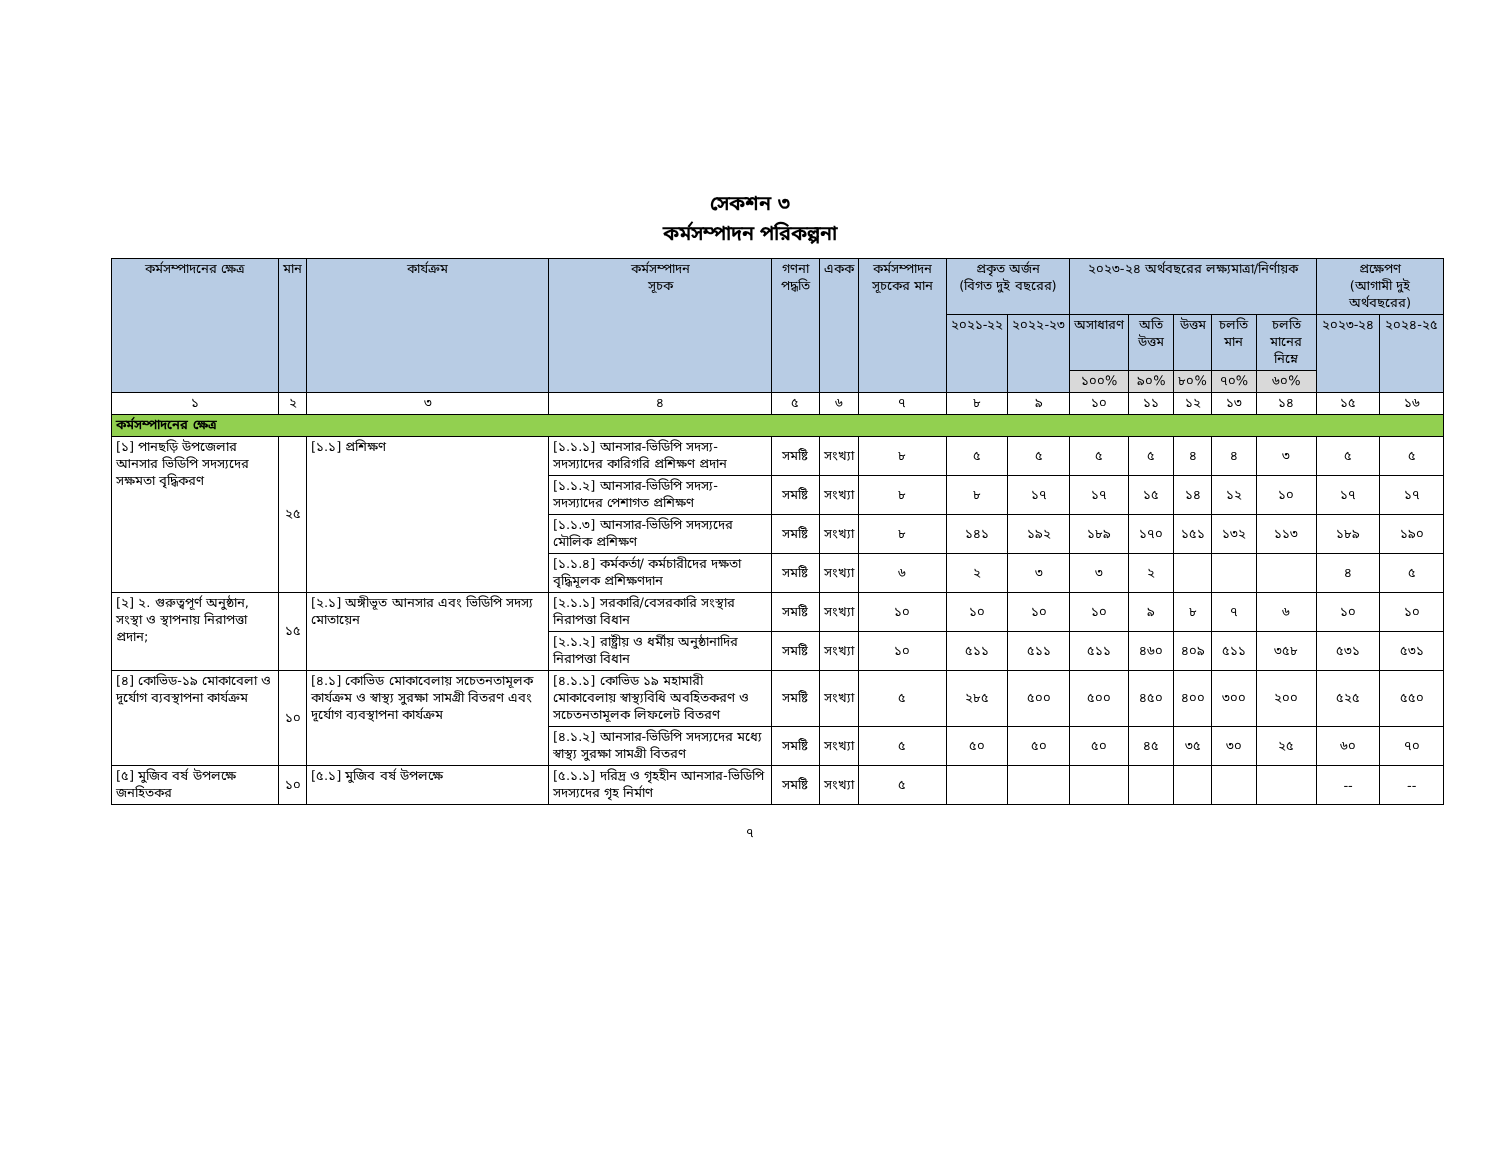সেকশন ৩
কর্মসম্পাদন পরিকল্পনা
| কর্মসম্পাদনের ক্ষেত্র | মান | কার্যক্রম | কর্মসম্পাদন সূচক | গণনা পদ্ধতি | একক | কর্মসম্পাদন সূচকের মান | প্রকৃত অর্জন (বিগত দুই বছরের) | | ২০২৩-২৪ অর্থবছরের লক্ষ্যমাত্রা/নির্ণায়ক | | | | | প্রক্ষেপণ (আগামী দুই অর্থবছরের) | |
| --- | --- | --- | --- | --- | --- | --- | --- | --- | --- | --- | --- | --- | --- | --- | --- |
| | | | | | | | ২০২১-২২ | ২০২২-২৩ | অসাধারণ | অতি উত্তম | উত্তম | চলতি মান | চলতি মানের নিম্নে | ২০২৩-২৪ | ২০২৪-২৫ |
| | | | | | | | | | ১০০% | ৯০% | ৮০% | ৭০% | ৬০% | | |
| ১ | ২ | ৩ | ৪ | ৫ | ৬ | ৭ | ৮ | ৯ | ১০ | ১১ | ১২ | ১৩ | ১৪ | ১৫ | ১৬ |
| কর্মসম্পাদনের ক্ষেত্র | | | | | | | | | | | | | | | |
| [১] পানছড়ি উপজেলার আনসার ভিডিপি সদস্যদের সক্ষমতা বৃদ্ধিকরণ | ২৫ | [১.১] প্রশিক্ষণ | [১.১.১] আনসার-ভিডিপি সদস্য-সদস্যাদের কারিগরি প্রশিক্ষণ প্রদান | সমষ্টি | সংখ্যা | ৮ | ৫ | ৫ | ৫ | ৫ | ৪ | ৪ | ৩ | ৫ | ৫ |
| | | | [১.১.২] আনসার-ভিডিপি সদস্য-সদস্যাদের পেশাগত প্রশিক্ষণ | সমষ্টি | সংখ্যা | ৮ | ৮ | ১৭ | ১৭ | ১৫ | ১৪ | ১২ | ১০ | ১৭ | ১৭ |
| | | | [১.১.৩] আনসার-ভিডিপি সদস্যদের মৌলিক প্রশিক্ষণ | সমষ্টি | সংখ্যা | ৮ | ১৪১ | ১৯২ | ১৮৯ | ১৭০ | ১৫১ | ১৩২ | ১১৩ | ১৮৯ | ১৯০ |
| | | | [১.১.৪] কর্মকর্তা/ কর্মচারীদের দক্ষতা বৃদ্ধিমূলক প্রশিক্ষণদান | সমষ্টি | সংখ্যা | ৬ | ২ | ৩ | ৩ | ২ | | | | ৪ | ৫ |
| [২] ২. গুরুত্বপূর্ণ অনুষ্ঠান, সংস্থা ও স্থাপনায় নিরাপত্তা প্রদান; | ১৫ | [২.১] অঙ্গীভূত আনসার এবং ভিডিপি সদস্য মোতায়েন | [২.১.১] সরকারি/বেসরকারি সংস্থার নিরাপত্তা বিধান | সমষ্টি | সংখ্যা | ১০ | ১০ | ১০ | ১০ | ৯ | ৮ | ৭ | ৬ | ১০ | ১০ |
| | | | [২.১.২] রাষ্ট্রীয় ও ধর্মীয় অনুষ্ঠানাদির নিরাপত্তা বিধান | সমষ্টি | সংখ্যা | ১০ | ৫১১ | ৫১১ | ৫১১ | ৪৬০ | ৪০৯ | ৫১১ | ৩৫৮ | ৫৩১ | ৫৩১ |
| [৪] কোভিড-১৯ মোকাবেলা ও দূর্যোগ ব্যবস্থাপনা কার্যক্রম | ১০ | [৪.১] কোভিড মোকাবেলায় সচেতনতামূলক কার্যক্রম ও স্বাস্থ্য সুরক্ষা সামগ্রী বিতরণ এবং দূর্যোগ ব্যবস্থাপনা কার্যক্রম | [৪.১.১] কোভিড ১৯ মহামারী মোকাবেলায় স্বাস্থ্যবিধি অবহিতকরণ ও সচেতনতামূলক লিফলেট বিতরণ | সমষ্টি | সংখ্যা | ৫ | ২৮৫ | ৫০০ | ৫০০ | ৪৫০ | ৪০০ | ৩০০ | ২০০ | ৫২৫ | ৫৫০ |
| | | | [৪.১.২] আনসার-ভিডিপি সদস্যদের মধ্যে স্বাস্থ্য সুরক্ষা সামগ্রী বিতরণ | সমষ্টি | সংখ্যা | ৫ | ৫০ | ৫০ | ৫০ | ৪৫ | ৩৫ | ৩০ | ২৫ | ৬০ | ৭০ |
| [৫] মুজিব বর্ষ উপলক্ষে জনহিতকর | ১০ | [৫.১] মুজিব বর্ষ উপলক্ষে | [৫.১.১] দরিদ্র ও গৃহহীন আনসার-ভিডিপি সদস্যদের গৃহ নির্মাণ | সমষ্টি | সংখ্যা | ৫ | | | | | | | | -- | -- |
৭